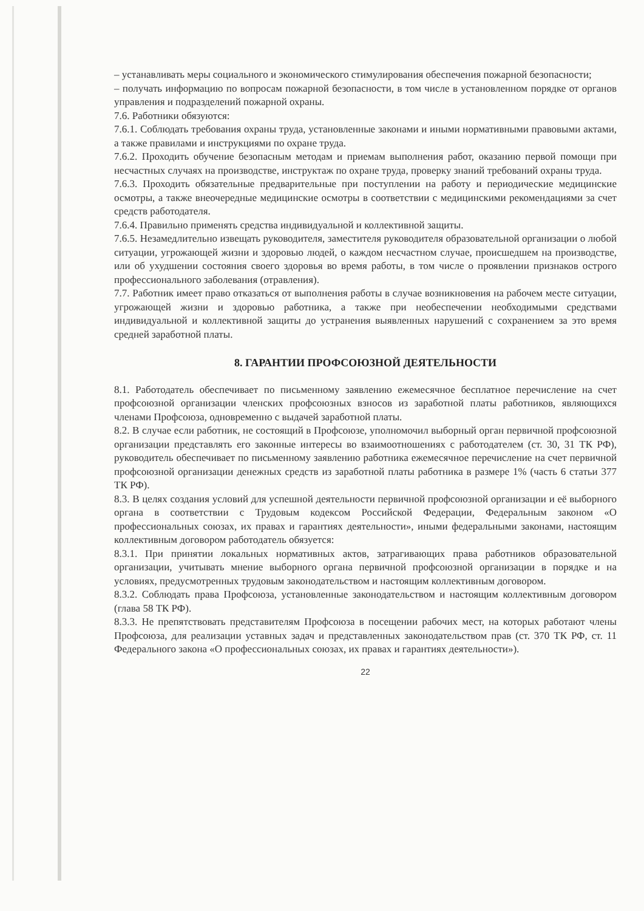– устанавливать меры социального и экономического стимулирования обеспечения пожарной безопасности;
– получать информацию по вопросам пожарной безопасности, в том числе в установленном порядке от органов управления и подразделений пожарной охраны.
7.6. Работники обязуются:
7.6.1. Соблюдать требования охраны труда, установленные законами и иными нормативными правовыми актами, а также правилами и инструкциями по охране труда.
7.6.2. Проходить обучение безопасным методам и приемам выполнения работ, оказанию первой помощи при несчастных случаях на производстве, инструктаж по охране труда, проверку знаний требований охраны труда.
7.6.3. Проходить обязательные предварительные при поступлении на работу и периодические медицинские осмотры, а также внеочередные медицинские осмотры в соответствии с медицинскими рекомендациями за счет средств работодателя.
7.6.4. Правильно применять средства индивидуальной и коллективной защиты.
7.6.5. Незамедлительно извещать руководителя, заместителя руководителя образовательной организации о любой ситуации, угрожающей жизни и здоровью людей, о каждом несчастном случае, происшедшем на производстве, или об ухудшении состояния своего здоровья во время работы, в том числе о проявлении признаков острого профессионального заболевания (отравления).
7.7. Работник имеет право отказаться от выполнения работы в случае возникновения на рабочем месте ситуации, угрожающей жизни и здоровью работника, а также при необеспечении необходимыми средствами индивидуальной и коллективной защиты до устранения выявленных нарушений с сохранением за это время средней заработной платы.
8. ГАРАНТИИ ПРОФСОЮЗНОЙ ДЕЯТЕЛЬНОСТИ
8.1. Работодатель обеспечивает по письменному заявлению ежемесячное бесплатное перечисление на счет профсоюзной организации членских профсоюзных взносов из заработной платы работников, являющихся членами Профсоюза, одновременно с выдачей заработной платы.
8.2. В случае если работник, не состоящий в Профсоюзе, уполномочил выборный орган первичной профсоюзной организации представлять его законные интересы во взаимоотношениях с работодателем (ст. 30, 31 ТК РФ), руководитель обеспечивает по письменному заявлению работника ежемесячное перечисление на счет первичной профсоюзной организации денежных средств из заработной платы работника в размере 1% (часть 6 статьи 377 ТК РФ).
8.3. В целях создания условий для успешной деятельности первичной профсоюзной организации и её выборного органа в соответствии с Трудовым кодексом Российской Федерации, Федеральным законом «О профессиональных союзах, их правах и гарантиях деятельности», иными федеральными законами, настоящим коллективным договором работодатель обязуется:
8.3.1. При принятии локальных нормативных актов, затрагивающих права работников образовательной организации, учитывать мнение выборного органа первичной профсоюзной организации в порядке и на условиях, предусмотренных трудовым законодательством и настоящим коллективным договором.
8.3.2. Соблюдать права Профсоюза, установленные законодательством и настоящим коллективным договором (глава 58 ТК РФ).
8.3.3. Не препятствовать представителям Профсоюза в посещении рабочих мест, на которых работают члены Профсоюза, для реализации уставных задач и представленных законодательством прав (ст. 370 ТК РФ, ст. 11 Федерального закона «О профессиональных союзах, их правах и гарантиях деятельности»).
22